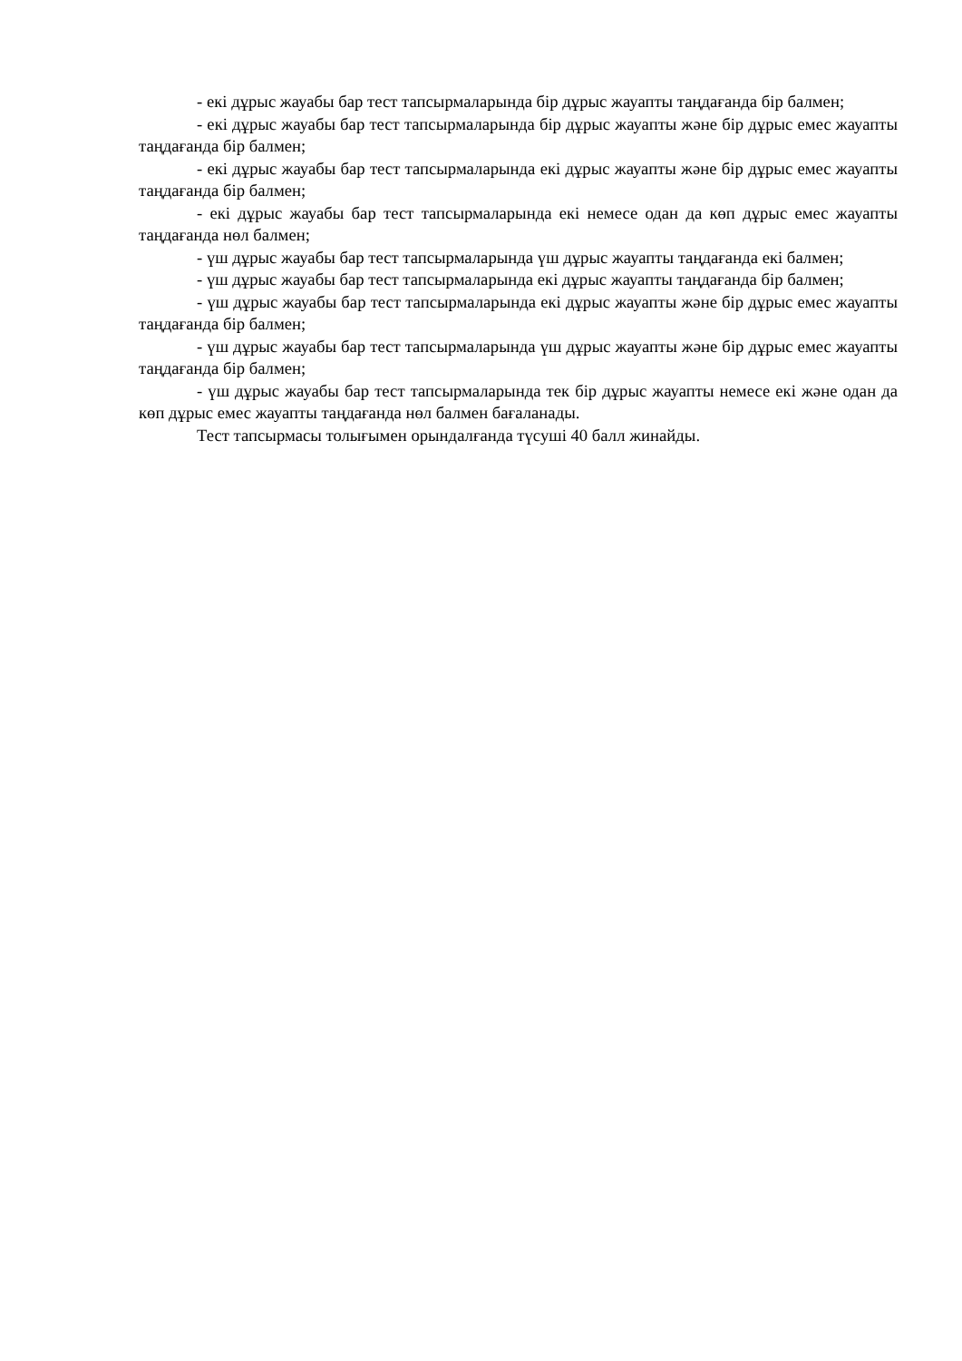- екі дұрыс жауабы бар тест тапсырмаларында бір дұрыс жауапты таңдағанда бір балмен;
- екі дұрыс жауабы бар тест тапсырмаларында бір дұрыс жауапты және бір дұрыс емес жауапты таңдағанда бір балмен;
- екі дұрыс жауабы бар тест тапсырмаларында екі дұрыс жауапты және бір дұрыс емес жауапты таңдағанда бір балмен;
- екі дұрыс жауабы бар тест тапсырмаларында екі немесе одан да көп дұрыс емес жауапты таңдағанда нөл балмен;
- үш дұрыс жауабы бар тест тапсырмаларында үш дұрыс жауапты таңдағанда екі балмен;
- үш дұрыс жауабы бар тест тапсырмаларында екі дұрыс жауапты таңдағанда бір балмен;
- үш дұрыс жауабы бар тест тапсырмаларында екі дұрыс жауапты және бір дұрыс емес жауапты таңдағанда бір балмен;
- үш дұрыс жауабы бар тест тапсырмаларында үш дұрыс жауапты және бір дұрыс емес жауапты таңдағанда бір балмен;
- үш дұрыс жауабы бар тест тапсырмаларында тек бір дұрыс жауапты немесе екі және одан да көп дұрыс емес жауапты таңдағанда нөл балмен бағаланады.
Тест тапсырмасы толығымен орындалғанда түсуші 40 балл жинайды.